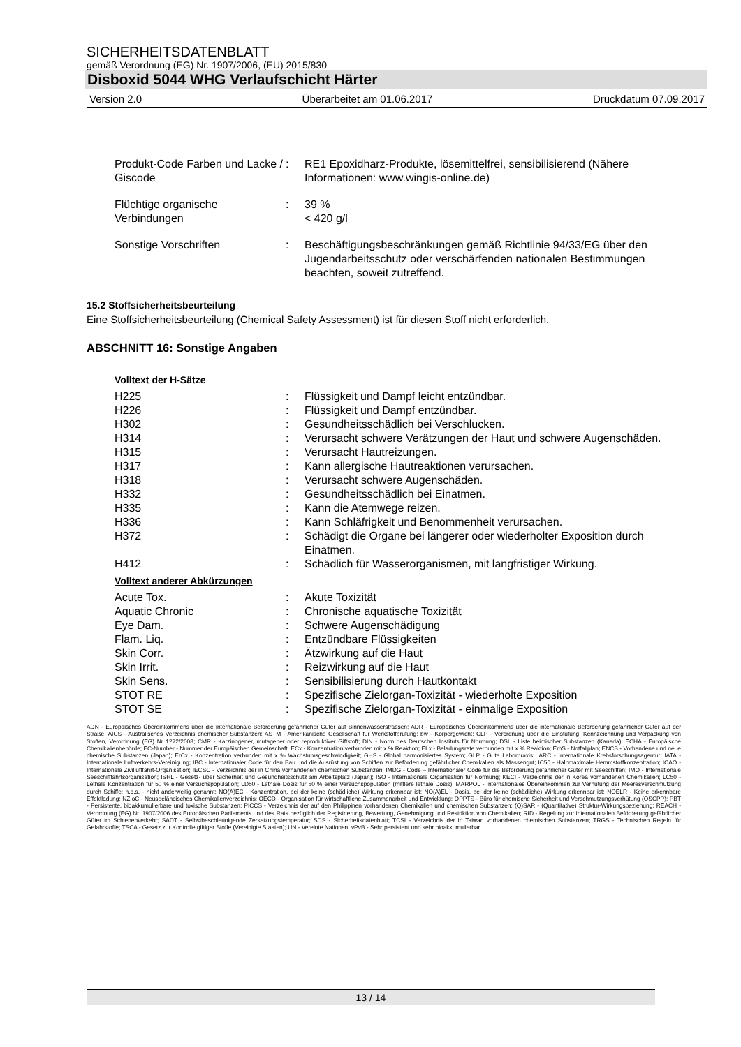SICHERHEITSDATENBLATT
gemäß Verordnung (EG) Nr. 1907/2006, (EU) 2015/830
Disboxid 5044 WHG Verlaufschicht Härter
Version 2.0 Überarbeitet am 01.06.2017 Druckdatum 07.09.2017
| Produkt-Code Farben und Lacke / Giscode | : | RE1 Epoxidharz-Produkte, lösemittelfrei, sensibilisierend (Nähere Informationen: www.wingis-online.de) |
| Flüchtige organische Verbindungen | : | 39 % < 420 g/l |
| Sonstige Vorschriften | : | Beschäftigungsbeschränkungen gemäß Richtlinie 94/33/EG über den Jugendarbeitsschutz oder verschärfenden nationalen Bestimmungen beachten, soweit zutreffend. |
15.2 Stoffsicherheitsbeurteilung
Eine Stoffsicherheitsbeurteilung (Chemical Safety Assessment) ist für diesen Stoff nicht erforderlich.
ABSCHNITT 16: Sonstige Angaben
Volltext der H-Sätze
| H225 | : | Flüssigkeit und Dampf leicht entzündbar. |
| H226 | : | Flüssigkeit und Dampf entzündbar. |
| H302 | : | Gesundheitsschädlich bei Verschlucken. |
| H314 | : | Verursacht schwere Verätzungen der Haut und schwere Augenschäden. |
| H315 | : | Verursacht Hautreizungen. |
| H317 | : | Kann allergische Hautreaktionen verursachen. |
| H318 | : | Verursacht schwere Augenschäden. |
| H332 | : | Gesundheitsschädlich bei Einatmen. |
| H335 | : | Kann die Atemwege reizen. |
| H336 | : | Kann Schläfrigkeit und Benommenheit verursachen. |
| H372 | : | Schädigt die Organe bei längerer oder wiederholter Exposition durch Einatmen. |
| H412 | : | Schädlich für Wasserorganismen, mit langfristiger Wirkung. |
Volltext anderer Abkürzungen
| Acute Tox. | : | Akute Toxizität |
| Aquatic Chronic | : | Chronische aquatische Toxizität |
| Eye Dam. | : | Schwere Augenschädigung |
| Flam. Liq. | : | Entzündbare Flüssigkeiten |
| Skin Corr. | : | Ätzwirkung auf die Haut |
| Skin Irrit. | : | Reizwirkung auf die Haut |
| Skin Sens. | : | Sensibilisierung durch Hautkontakt |
| STOT RE | : | Spezifische Zielorgan-Toxizität - wiederholte Exposition |
| STOT SE | : | Spezifische Zielorgan-Toxizität - einmalige Exposition |
ADN - Europäisches Übereinkommens über die internationale Beförderung gefährlicher Güter auf Binnenwasserstrassen; ADR - Europäisches Übereinkommens über die internationale Beförderung gefährlicher Güter auf der Straße; AICS - Australisches Verzeichnis chemischer Substanzen; ASTM - Amerikanische Gesellschaft für Werkstoffprüfung; bw - Körpergewicht; CLP - Verordnung über die Einstufung, Kennzeichnung und Verpackung von Stoffen, Verordnung (EG) Nr 1272/2008; CMR - Karzinogener, mutagener oder reproduktiver Giftstoff; DIN - Norm des Deutschen Instituts für Normung; DSL - Liste heimischer Substanzen (Kanada); ECHA - Europäische Chemikalienbehörde; EC-Number - Nummer der Europäischen Gemeinschaft; ECx - Konzentration verbunden mit x % Reaktion; ELx - Beladungsrate verbunden mit x % Reaktion; EmS - Notfallplan; ENCS - Vorhandene und neue chemische Substanzen (Japan); ErCx - Konzentration verbunden mit x % Wachstumsgeschwindigkeit; GHS - Global harmonisiertes System; GLP - Gute Laborpraxis; IARC - Internationale Krebsforschungsagentur; IATA - Internationale Luftverkehrs-Vereinigung; IBC - Internationaler Code für den Bau und die Ausrüstung von Schiffen zur Beförderung gefährlicher Chemikalien als Massengut; IC50 - Halbmaximale Hemmstoffkonzentration; ICAO - Internationale Zivilluftfahrt-Organisation; IECSC - Verzeichnis der in China vorhandenen chemischen Substanzen; IMDG - Code – Internationaler Code für die Beförderung gefährlicher Güter mit Seeschiffen; IMO - Internationale Seeschifffahrtsorganisation; ISHL - Gesetz- über Sicherheit und Gesundheitsschutz am Arbeitsplatz (Japan); ISO - Internationale Organisation für Normung; KECI - Verzeichnis der in Korea vorhandenen Chemikalien; LC50 - Lethale Konzentration für 50 % einer Versuchspopulation; LD50 - Lethale Dosis für 50 % einer Versuchspopulation (mittlere lethale Dosis); MARPOL - Internationales Übereinkommen zur Verhütung der Meeresverschmutzung durch Schiffe; n.o.s. - nicht anderweitig genannt; NO(A)EC - Konzentration, bei der keine (schädliche) Wirkung erkennbar ist; NO(A)EL - Dosis, bei der keine (schädliche) Wirkung erkennbar ist; NOELR - Keine erkennbare Effektladung; NZIoC - Neuseeländisches Chemikalienverzeichnis; OECD - Organisation für wirtschaftliche Zusammenarbeit und Entwicklung; OPPTS - Büro für chemische Sicherheit und Verschmutzungsverhütung (OSCPP); PBT - Persistente, bioakkumulierbare und toxische Substanzen; PICCS - Verzeichnis der auf den Philippinen vorhandenen Chemikalien und chemischen Substanzen; (Q)SAR - (Quantitative) Struktur-Wirkungsbeziehung; REACH - Verordnung (EG) Nr. 1907/2006 des Europäischen Parliaments und des Rats bezüglich der Registrierung, Bewertung, Genehmigung und Restriktion von Chemikalien; RID - Regelung zur internationalen Beförderung gefährlicher Güter im Schienenverkehr; SADT - Selbstbeschleunigende Zersetzungstemperatur; SDS - Sicherheitsdatenblatt; TCSI - Verzeichnis der in Taiwan vorhandenen chemischen Substanzen; TRGS - Technischen Regeln für Gefahrstoffe; TSCA - Gesetz zur Kontrolle giftiger Stoffe (Vereinigte Staaten); UN - Vereinte Nationen; vPvB - Sehr persistent und sehr bioakkumulierbar
13 / 14